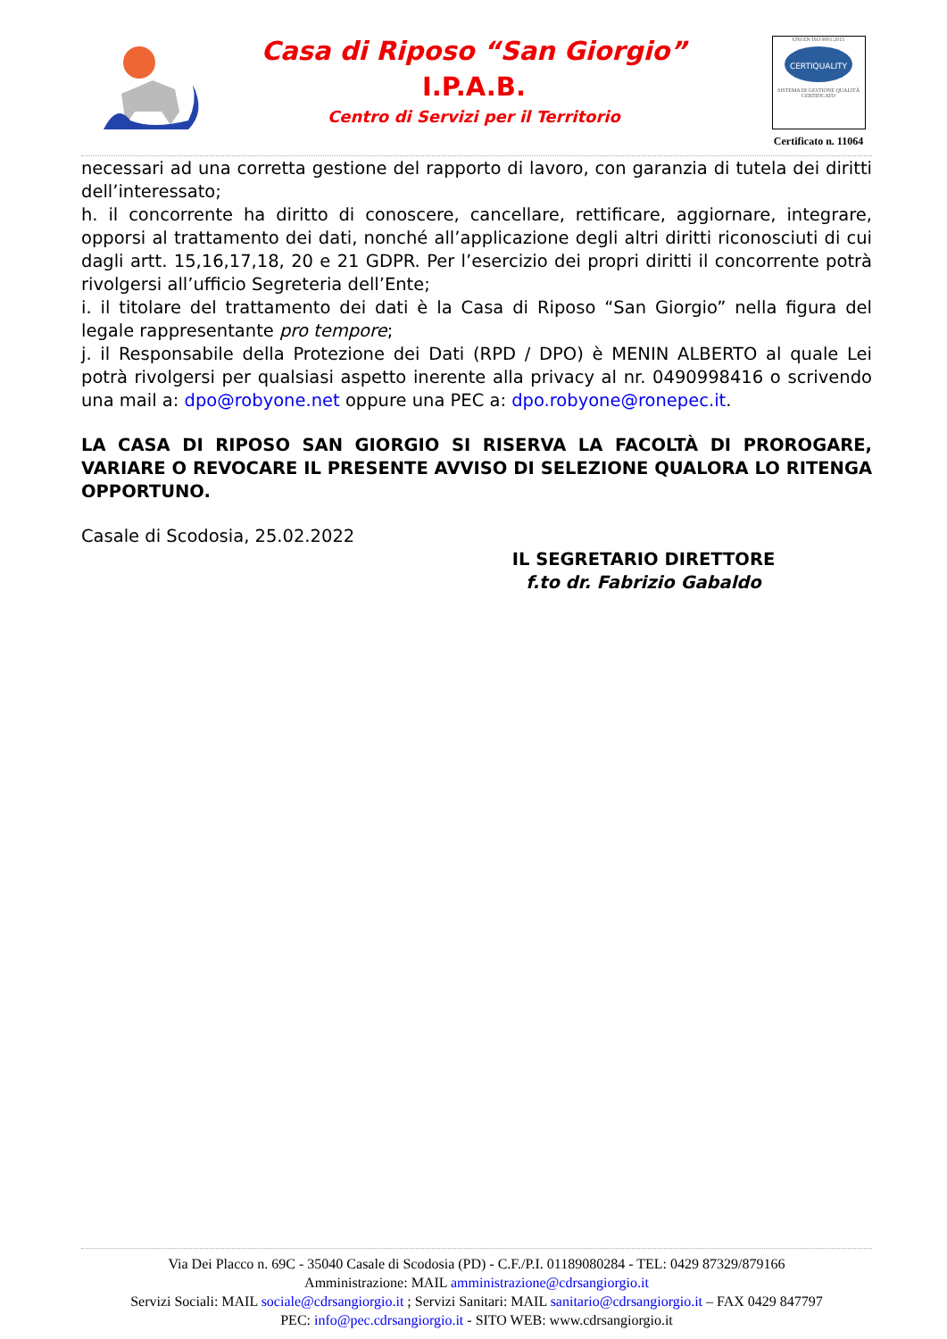Casa di Riposo “San Giorgio”
I.P.A.B.
Centro di Servizi per il Territorio
UNI EN ISO 9001:2015
CERTIQUALITY
SISTEMA DI GESTIONE QUALITÀ CERTIFICATO
Certificato n. 11064
necessari ad una corretta gestione del rapporto di lavoro, con garanzia di tutela dei diritti dell’interessato;
h. il concorrente ha diritto di conoscere, cancellare, rettificare, aggiornare, integrare, opporsi al trattamento dei dati, nonché all’applicazione degli altri diritti riconosciuti di cui dagli artt. 15,16,17,18, 20 e 21 GDPR. Per l’esercizio dei propri diritti il concorrente potrà rivolgersi all’ufficio Segreteria dell’Ente;
i. il titolare del trattamento dei dati è la Casa di Riposo “San Giorgio” nella figura del legale rappresentante pro tempore;
j. il Responsabile della Protezione dei Dati (RPD / DPO) è MENIN ALBERTO al quale Lei potrà rivolgersi per qualsiasi aspetto inerente alla privacy al nr. 0490998416 o scrivendo una mail a: dpo@robyone.net oppure una PEC a: dpo.robyone@ronepec.it.
LA CASA DI RIPOSO SAN GIORGIO SI RISERVA LA FACOLTÀ DI PROROGARE, VARIARE O REVOCARE IL PRESENTE AVVISO DI SELEZIONE QUALORA LO RITENGA OPPORTUNO.
Casale di Scodosia, 25.02.2022
IL SEGRETARIO DIRETTORE
f.to dr. Fabrizio Gabaldo
Via Dei Placco n. 69C - 35040 Casale di Scodosia (PD) - C.F./P.I. 01189080284 - TEL: 0429 87329/879166
Amministrazione: MAIL amministrazione@cdrsangiorgio.it
Servizi Sociali: MAIL sociale@cdrsangiorgio.it ; Servizi Sanitari: MAIL sanitario@cdrsangiorgio.it – FAX 0429 847797
PEC: info@pec.cdrsangiorgio.it - SITO WEB: www.cdrsangiorgio.it